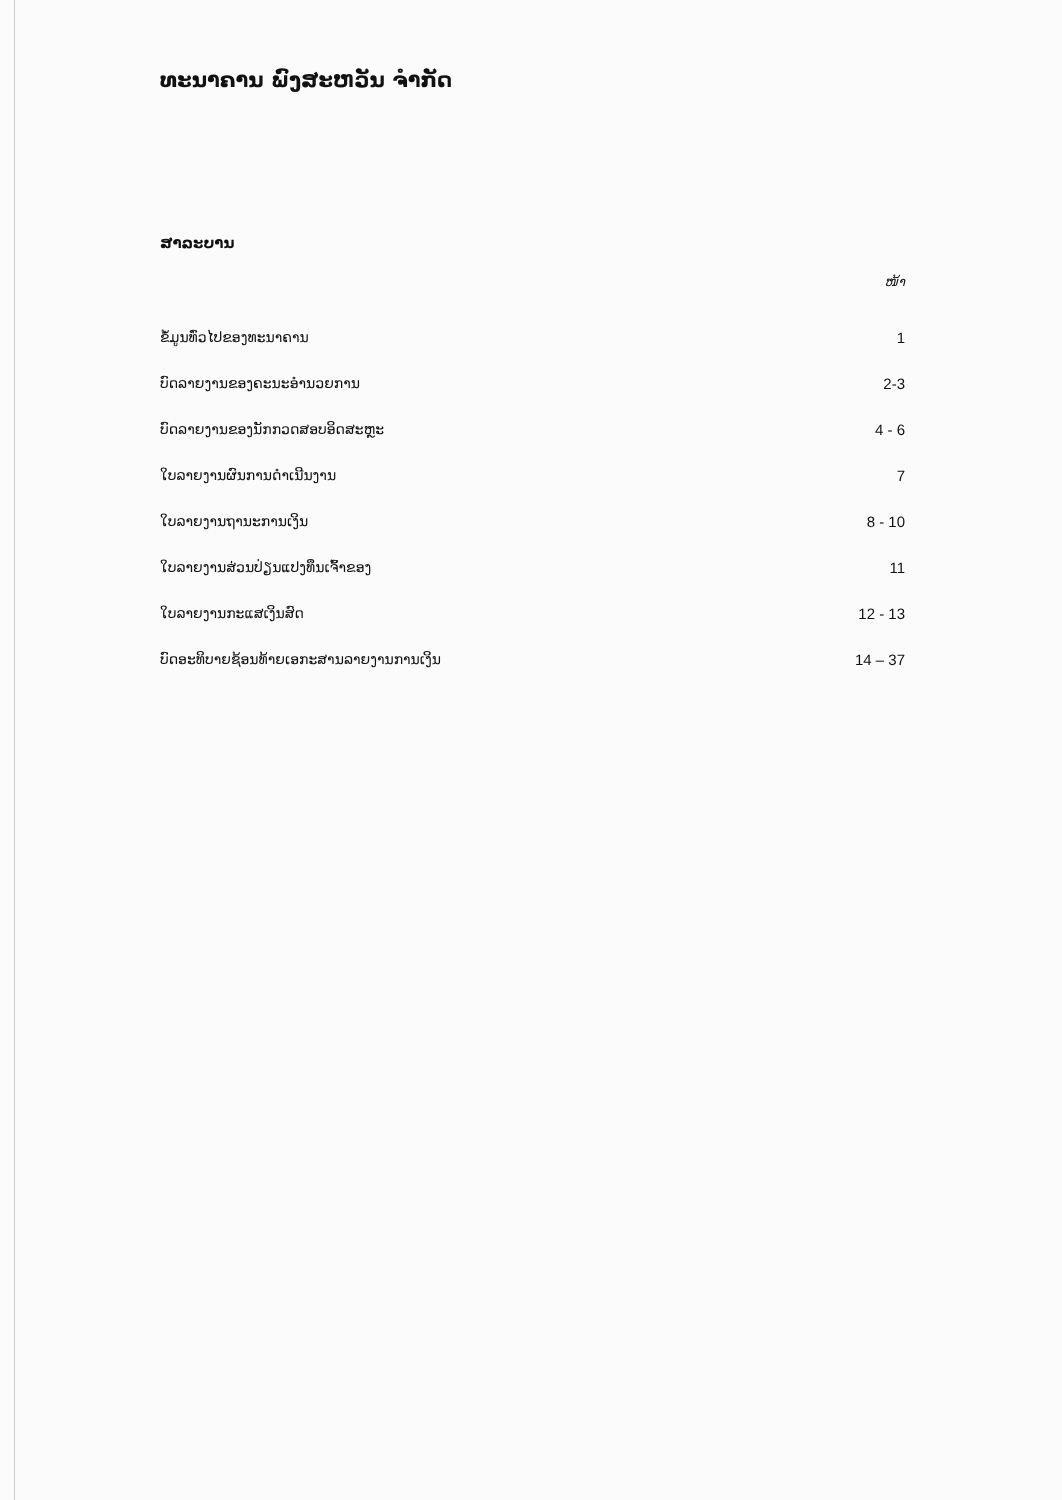ທະນາຄານ ພົງສະຫວັນ ຈໍາກັດ
ສາລະບານ
ໜ້າ
ຂໍ້ມູນທົ່ວໄປຂອງທະນາຄານ 1
ບົດລາຍງານຂອງຄະນະອໍານວຍການ 2-3
ບົດລາຍງານຂອງນັກກວດສອບອິດສະຫຼະ 4 - 6
ໃບລາຍງານຜົນການດໍາເນີນງານ 7
ໃບລາຍງານຖານະການເງິນ 8 - 10
ໃບລາຍງານສ່ວນປ່ຽນແປງທຶນເຈົ້າຂອງ 11
ໃບລາຍງານກະແສເງິນສົດ 12 - 13
ບົດອະທິບາຍຊ້ອນທ້າຍເອກະສານລາຍງານການເງິນ 14 – 37